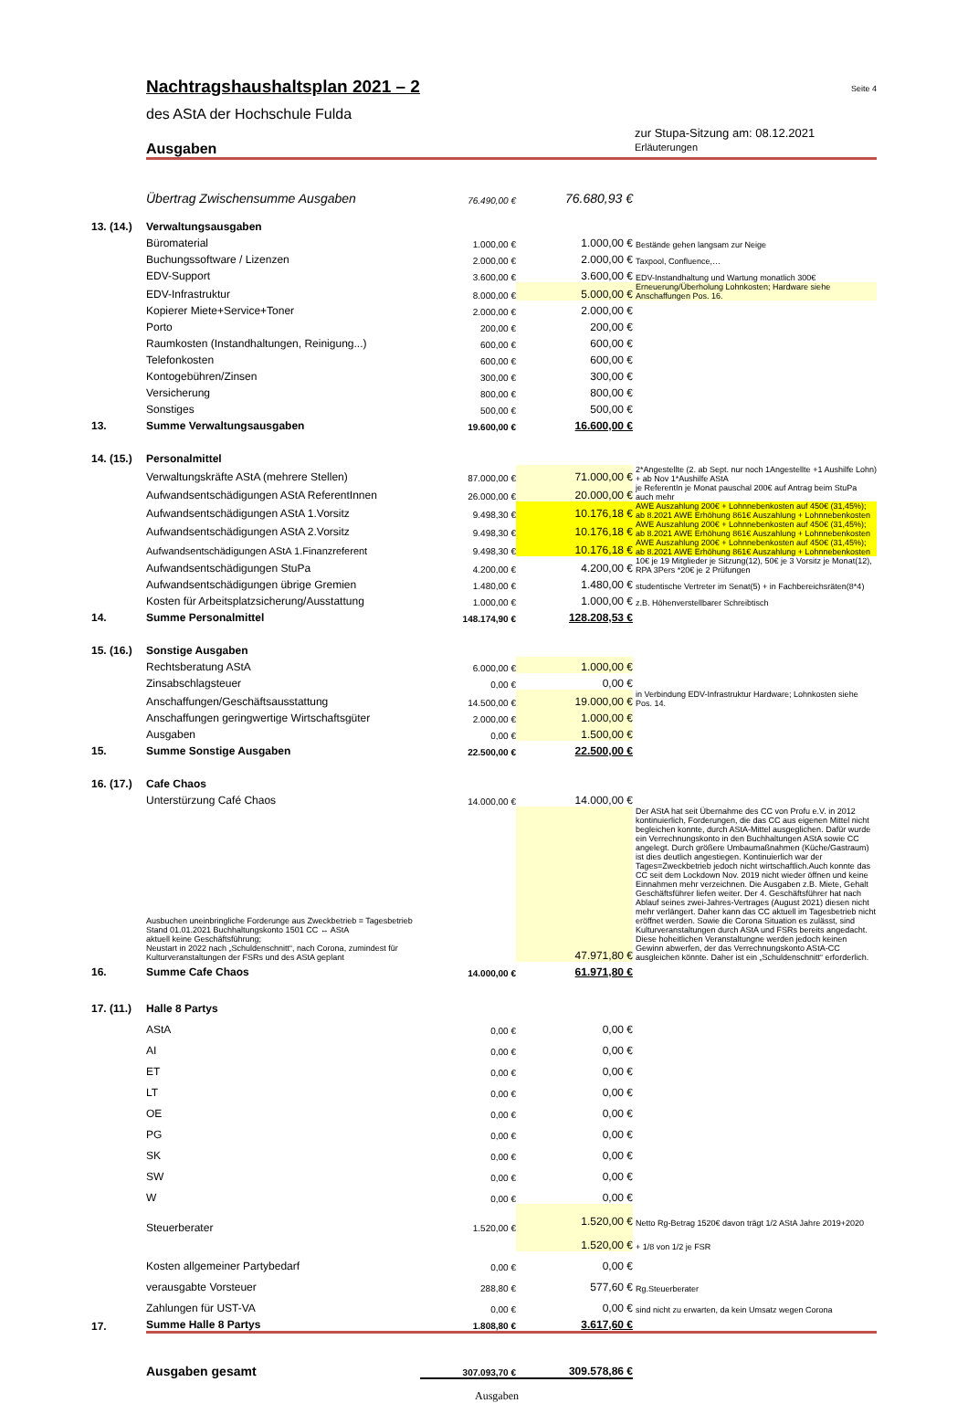Nachtragshaushaltsplan 2021 – 2
Seite 4
des AStA der Hochschule Fulda
Ausgaben
zur Stupa-Sitzung am: 08.12.2021
Erläuterungen
| | Übertrag Zwischensumme Ausgaben | 76.490,00 € | 76.680,93 € | |
| 13. (14.) | Verwaltungsausgaben | | | |
| | Büromaterial | 1.000,00 € | 1.000,00 € | Bestände gehen langsam zur Neige |
| | Buchungssoftware / Lizenzen | 2.000,00 € | 2.000,00 € | Taxpool, Confluence,… |
| | EDV-Support | 3.600,00 € | 3.600,00 € | EDV-Instandhaltung und Wartung monatlich 300€ |
| | EDV-Infrastruktur | 8.000,00 € | 5.000,00 € | Erneuerung/Überholung Lohnkosten; Hardware siehe Anschaffungen Pos. 16. |
| | Kopierer Miete+Service+Toner | 2.000,00 € | 2.000,00 € | |
| | Porto | 200,00 € | 200,00 € | |
| | Raumkosten (Instandhaltungen, Reinigung...) | 600,00 € | 600,00 € | |
| | Telefonkosten | 600,00 € | 600,00 € | |
| | Kontogebühren/Zinsen | 300,00 € | 300,00 € | |
| | Versicherung | 800,00 € | 800,00 € | |
| | Sonstiges | 500,00 € | 500,00 € | |
| 13. | Summe Verwaltungsausgaben | 19.600,00 € | 16.600,00 € | |
| 14. (15.) | Personalmittel | | | |
| | Verwaltungskräfte AStA (mehrere Stellen) | 87.000,00 € | 71.000,00 € | 2*Angestellte (2. ab Sept. nur noch 1Angestellte +1 Aushilfe Lohn) + ab Nov 1*Aushilfe AStA |
| | Aufwandsentschädigungen AStA ReferentInnen | 26.000,00 € | 20.000,00 € | je ReferentIn je Monat pauschal 200€ auf Antrag beim StuPa auch mehr |
| | Aufwandsentschädigungen AStA 1.Vorsitz | 9.498,30 € | 10.176,18 € | AWE Auszahlung 200€ + Lohnnebenkosten auf 450€ (31,45%); ab 8.2021 AWE Erhöhung 861€ Auszahlung + Lohnnebenkosten |
| | Aufwandsentschädigungen AStA 2.Vorsitz | 9.498,30 € | 10.176,18 € | AWE Auszahlung 200€ + Lohnnebenkosten auf 450€ (31,45%); ab 8.2021 AWE Erhöhung 861€ Auszahlung + Lohnnebenkosten |
| | Aufwandsentschädigungen AStA 1.Finanzreferent | 9.498,30 € | 10.176,18 € | AWE Auszahlung 200€ + Lohnnebenkosten auf 450€ (31,45%); ab 8.2021 AWE Erhöhung 861€ Auszahlung + Lohnnebenkosten |
| | Aufwandsentschädigungen StuPa | 4.200,00 € | 4.200,00 € | 10€ je 19 Mitglieder je Sitzung(12), 50€ je 3 Vorsitz je Monat(12), RPA 3Pers *20€ je 2 Prüfungen |
| | Aufwandsentschädigungen übrige Gremien | 1.480,00 € | 1.480,00 € | studentische Vertreter im Senat(5) + in Fachbereichsräten(8*4) |
| | Kosten für Arbeitsplatzsicherung/Ausstattung | 1.000,00 € | 1.000,00 € | z.B. Höhenverstellbarer Schreibtisch |
| 14. | Summe Personalmittel | 148.174,90 € | 128.208,53 € | |
| 15. (16.) | Sonstige Ausgaben | | | |
| | Rechtsberatung AStA | 6.000,00 € | 1.000,00 € | |
| | Zinsabschlagsteuer | 0,00 € | 0,00 € | |
| | Anschaffungen/Geschäftsausstattung | 14.500,00 € | 19.000,00 € | in Verbindung EDV-Infrastruktur Hardware; Lohnkosten siehe Pos. 14. |
| | Anschaffungen geringwertige Wirtschaftsgüter | 2.000,00 € | 1.000,00 € | |
| | Ausgaben | 0,00 € | 1.500,00 € | |
| 15. | Summe Sonstige Ausgaben | 22.500,00 € | 22.500,00 € | |
| 16. (17.) | Cafe Chaos | | | |
| | Unterstürzung Café Chaos | 14.000,00 € | 14.000,00 € | |
| | Ausbuchen uneinbringliche Forderunge aus Zweckbetrieb = Tagesbetrieb Stand 01.01.2021 Buchhaltungskonto 1501 CC ↔ AStA aktuell keine Geschäftsführung; Neustart in 2022 nach „Schuldenschnitt“, nach Corona, zumindest für Kulturveranstaltungen der FSRs und des AStA geplant | | 47.971,80 € | Der AStA hat seit Übernahme des CC von Profu e.V. in 2012 kontinuierlich, Forderungen, die das CC aus eigenen Mittel nicht begleichen konnte, durch AStA-Mittel ausgeglichen. Dafür wurde ein Verrechnungskonto in den Buchhaltungen AStA sowie CC angelegt. Durch größere Umbaumaßnahmen (Küche/Gastraum) ist dies deutlich angestiegen. Kontinuierlich war der Tages=Zweckbetrieb jedoch nicht wirtschaftlich.Auch konnte das CC seit dem Lockdown Nov. 2019 nicht wieder öffnen und keine Einnahmen mehr verzeichnen. Die Ausgaben z.B. Miete, Gehalt Geschäftsführer liefen weiter. Der 4. Geschäftsführer hat nach Ablauf seines zwei-Jahres-Vertrages (August 2021) diesen nicht mehr verlängert. Daher kann das CC aktuell im Tagesbetrieb nicht eröffnet werden. Sowie die Corona Situation es zulässt, sind Kulturveranstaltungen durch AStA und FSRs bereits angedacht. Diese hoheitlichen Veranstaltungne werden jedoch keinen Gewinn abwerfen, der das Verrechnungskonto AStA-CC ausgleichen könnte. Daher ist ein „Schuldenschnitt“ erforderlich. |
| 16. | Summe Cafe Chaos | 14.000,00 € | 61.971,80 € | |
| 17. (11.) | Halle 8 Partys | | | |
| | AStA | 0,00 € | 0,00 € | |
| | AI | 0,00 € | 0,00 € | |
| | ET | 0,00 € | 0,00 € | |
| | LT | 0,00 € | 0,00 € | |
| | OE | 0,00 € | 0,00 € | |
| | PG | 0,00 € | 0,00 € | |
| | SK | 0,00 € | 0,00 € | |
| | SW | 0,00 € | 0,00 € | |
| | W | 0,00 € | 0,00 € | |
| | Steuerberater | 1.520,00 € | 1.520,00 € | Netto Rg-Betrag 1520€ davon trägt 1/2 AStA Jahre 2019+2020 |
| | | | 1.520,00 € | + 1/8 von 1/2 je FSR |
| | Kosten allgemeiner Partybedarf | 0,00 € | 0,00 € | |
| | verausgabte Vorsteuer | 288,80 € | 577,60 € | Rg.Steuerberater |
| | Zahlungen für UST-VA | 0,00 € | 0,00 € | sind nicht zu erwarten, da kein Umsatz wegen Corona |
| 17. | Summe Halle 8 Partys | 1.808,80 € | 3.617,60 € | |
| | Ausgaben gesamt | 307.093,70 € | 309.578,86 € | |
| | | Ausgaben | | |